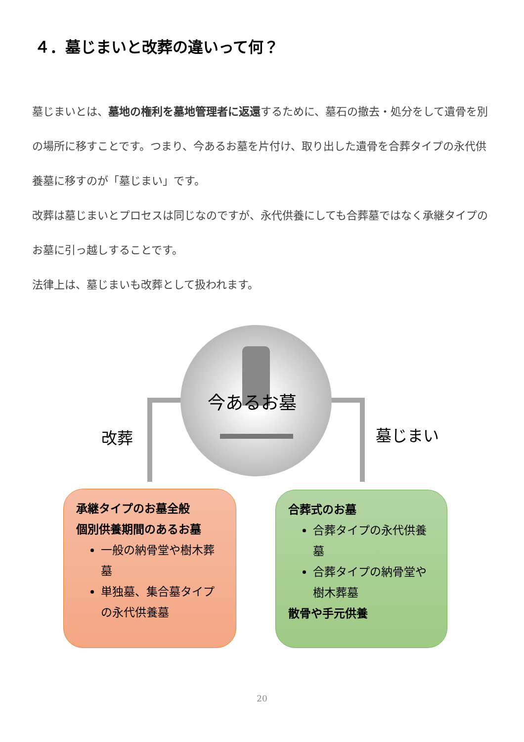４．墓じまいと改葬の違いって何？
墓じまいとは、墓地の権利を墓地管理者に返還するために、墓石の撤去・処分をして遺骨を別の場所に移すことです。つまり、今あるお墓を片付け、取り出した遺骨を合葬タイプの永代供養墓に移すのが「墓じまい」です。
改葬は墓じまいとプロセスは同じなのですが、永代供養にしても合葬墓ではなく承継タイプのお墓に引っ越しすることです。
法律上は、墓じまいも改葬として扱われます。
今あるお墓
改葬 墓じまい
承継タイプのお墓全般
個別供養期間のあるお墓
一般の納骨堂や樹木葬墓
単独墓、集合墓タイプの永代供養墓
合葬式のお墓
合葬タイプの永代供養墓
合葬タイプの納骨堂や樹木葬墓
散骨や手元供養
20